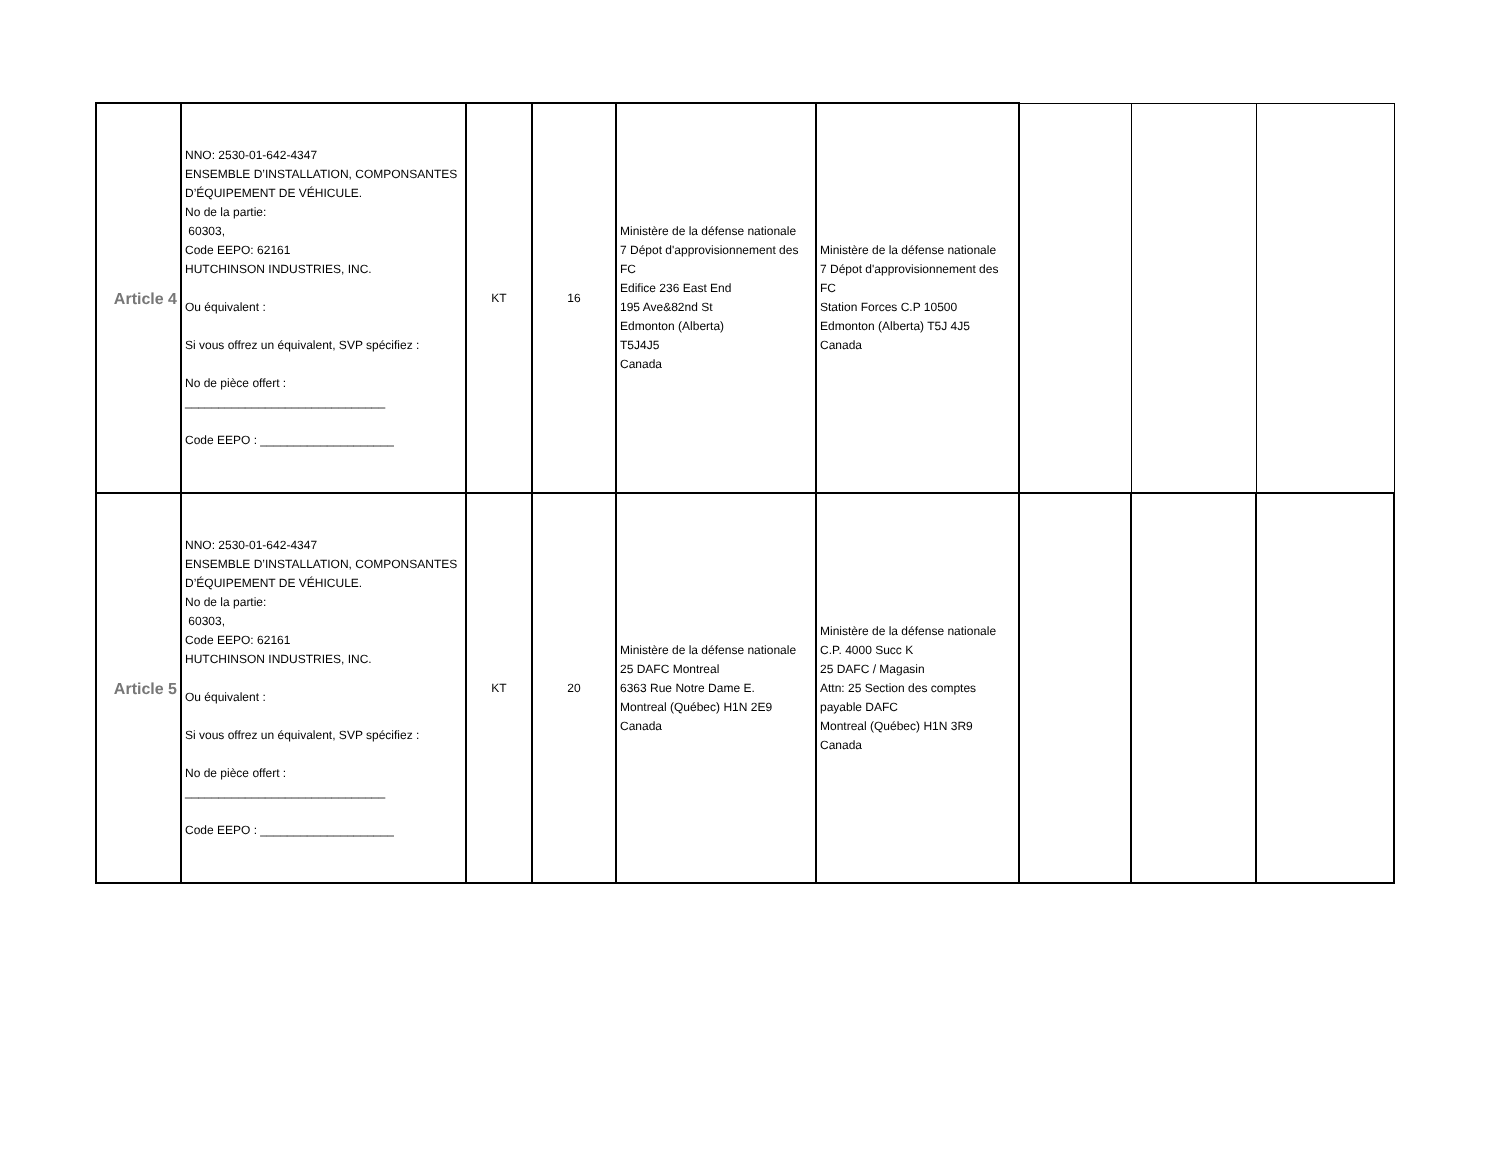| Article 4 | NNO: 2530-01-642-4347 ENSEMBLE D’INSTALLATION, COMPONSANTES D’ÉQUIPEMENT DE VÉHICULE. No de la partie: 60303, Code EEPO: 62161 HUTCHINSON INDUSTRIES, INC. Ou équivalent : Si vous offrez un équivalent, SVP spécifiez : No de pièce offert : ______________________________ Code EEPO : ____________________ | KT | 16 | Ministère de la défense nationale 7 Dépot d'approvisionnement des FC Edifice 236 East End 195 Ave&82nd St Edmonton (Alberta) T5J4J5 Canada | Ministère de la défense nationale 7 Dépot d'approvisionnement des FC Station Forces C.P 10500 Edmonton (Alberta) T5J 4J5 Canada | | | |
| Article 5 | NNO: 2530-01-642-4347 ENSEMBLE D’INSTALLATION, COMPONSANTES D’ÉQUIPEMENT DE VÉHICULE. No de la partie: 60303, Code EEPO: 62161 HUTCHINSON INDUSTRIES, INC. Ou équivalent : Si vous offrez un équivalent, SVP spécifiez : No de pièce offert : ______________________________ Code EEPO : ____________________ | KT | 20 | Ministère de la défense nationale 25 DAFC Montreal 6363 Rue Notre Dame E. Montreal (Québec) H1N 2E9 Canada | Ministère de la défense nationale C.P. 4000 Succ K 25 DAFC / Magasin Attn: 25 Section des comptes payable DAFC Montreal (Québec) H1N 3R9 Canada | | | |